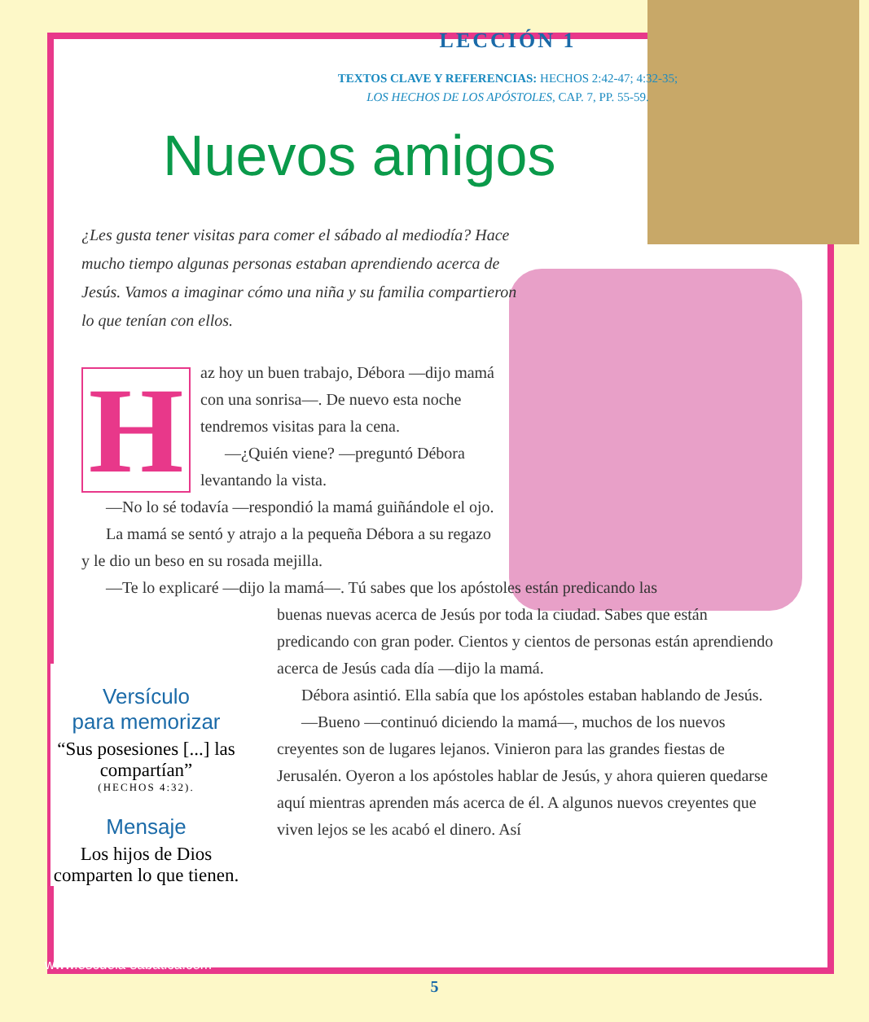LECCIÓN 1
TEXTOS CLAVE Y REFERENCIAS: HECHOS 2:42-47; 4:32-35;
LOS HECHOS DE LOS APÓSTOLES, CAP. 7, PP. 55-59.
Nuevos amigos
¿Les gusta tener visitas para comer el sábado al mediodía? Hace mucho tiempo algunas personas estaban aprendiendo acerca de Jesús. Vamos a imaginar cómo una niña y su familia compartieron lo que tenían con ellos.
H
az hoy un buen trabajo, Débora —dijo mamá con una sonrisa—. De nuevo esta noche tendremos visitas para la cena.
—¿Quién viene? —preguntó Débora levantando la vista.
—No lo sé todavía —respondió la mamá guiñándole el ojo.
La mamá se sentó y atrajo a la pequeña Débora a su regazo y le dio un beso en su rosada mejilla.
—Te lo explicaré —dijo la mamá—. Tú sabes que los apóstoles están predicando las
buenas nuevas acerca de Jesús por toda la ciudad. Sabes que están predicando con gran poder. Cientos y cientos de personas están aprendiendo acerca de Jesús cada día —dijo la mamá.
Débora asintió. Ella sabía que los apóstoles estaban hablando de Jesús.
—Bueno —continuó diciendo la mamá—, muchos de los nuevos creyentes son de lugares lejanos. Vinieron para las grandes fiestas de Jerusalén. Oyeron a los apóstoles hablar de Jesús, y ahora quieren quedarse aquí mientras aprenden más acerca de él. A algunos nuevos creyentes que viven lejos se les acabó el dinero. Así
Versículo
para memorizar
“Sus posesiones [...] las compartían”
(HECHOS 4:32).
Mensaje
Los hijos de Dios comparten lo que tienen.
www.escuela-sabatica.com
5